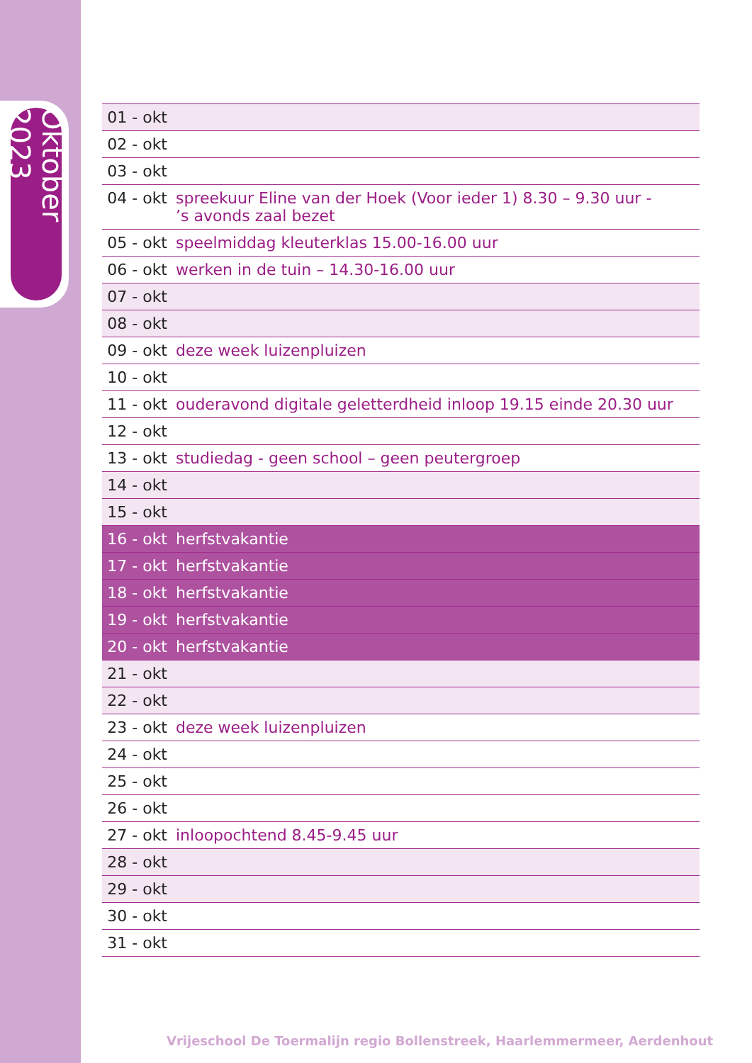Oktober 2023
| 01 - okt | |
| 02 - okt | |
| 03 - okt | |
| 04 - okt | spreekuur Eline van der Hoek (Voor ieder 1) 8.30 – 9.30 uur - ’s avonds zaal bezet |
| 05 - okt | speelmiddag kleuterklas 15.00-16.00 uur |
| 06 - okt | werken in de tuin – 14.30-16.00 uur |
| 07 - okt | |
| 08 - okt | |
| 09 - okt | deze week luizenpluizen |
| 10 - okt | |
| 11 - okt | ouderavond digitale geletterdheid inloop 19.15 einde 20.30 uur |
| 12 - okt | |
| 13 - okt | studiedag - geen school – geen peutergroep |
| 14 - okt | |
| 15 - okt | |
| 16 - okt | herfstvakantie |
| 17 - okt | herfstvakantie |
| 18 - okt | herfstvakantie |
| 19 - okt | herfstvakantie |
| 20 - okt | herfstvakantie |
| 21 - okt | |
| 22 - okt | |
| 23 - okt | deze week luizenpluizen |
| 24 - okt | |
| 25 - okt | |
| 26 - okt | |
| 27 - okt | inloopochtend 8.45-9.45 uur |
| 28 - okt | |
| 29 - okt | |
| 30 - okt | |
| 31 - okt | |
Vrijeschool De Toermalijn regio Bollenstreek, Haarlemmermeer, Aerdenhout